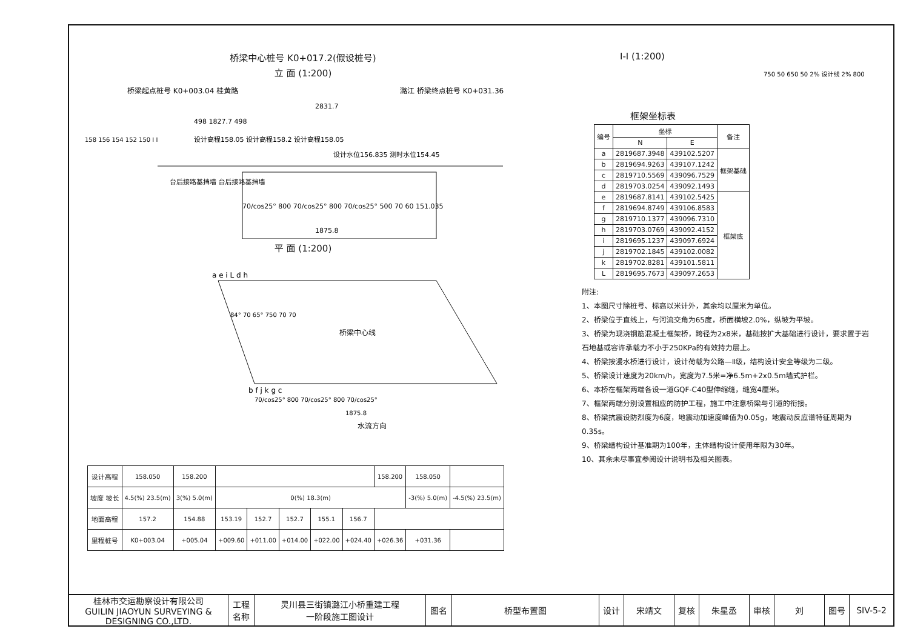桥梁中心桩号 K0+017.2(假设桩号)
立 面 (1:200)
桥梁起点桩号 K0+003.04 桂黄路
潞江 桥梁终点桩号 K0+031.36
2831.7
498 1827.7 498
设计高程158.05 设计高程158.2 设计高程158.05
设计水位156.835 测时水位154.45
台后接路基挡墙 台后接路基挡墙
70/cos25° 800 70/cos25° 800 70/cos25° 500 70 60 151.035
1875.8
158 156 154 152 150 I I
平 面 (1:200)
a e i L d h
桥梁中心线
84° 70 65° 750 70 70
b f j k g c
70/cos25° 800 70/cos25° 800 70/cos25°
1875.8
水流方向
I-I (1:200)
750 50 650 50 2% 设计线 2% 800
框架坐标表
| 编号 | 坐标 | | 备注 |
| --- | --- | --- | --- |
| | N | E | |
| a | 2819687.3948 | 439102.5207 | 框架基础 |
| b | 2819694.9263 | 439107.1242 | |
| c | 2819710.5569 | 439096.7529 | |
| d | 2819703.0254 | 439092.1493 | |
| e | 2819687.8141 | 439102.5425 | 框架底 |
| f | 2819694.8749 | 439106.8583 | |
| g | 2819710.1377 | 439096.7310 | |
| h | 2819703.0769 | 439092.4152 | |
| i | 2819695.1237 | 439097.6924 | |
| j | 2819702.1845 | 439102.0082 | |
| k | 2819702.8281 | 439101.5811 | |
| L | 2819695.7673 | 439097.2653 | |
附注:
1、本图尺寸除桩号、标高以米计外，其余均以厘米为单位。
2、桥梁位于直线上，与河流交角为65度，桥面横坡2.0%，纵坡为平坡。
3、桥梁为现浇钢筋混凝土框架桥，跨径为2x8米，基础按扩大基础进行设计，要求置于岩石地基或容许承载力不小于250KPa的有效持力层上。
4、桥梁按漫水桥进行设计，设计荷载为公路—Ⅱ级，结构设计安全等级为二级。
5、桥梁设计速度为20km/h，宽度为7.5米=净6.5m+2x0.5m墙式护栏。
6、本桥在框架两端各设一道GQF-C40型伸缩缝，缝宽4厘米。
7、框架两端分别设置相应的防护工程，施工中注意桥梁与引道的衔接。
8、桥梁抗震设防烈度为6度，地震动加速度峰值为0.05g，地震动反应谱特征周期为0.35s。
9、桥梁结构设计基准期为100年，主体结构设计使用年限为30年。
10、其余未尽事宜参阅设计说明书及相关图表。
| 设计高程 | 158.050 | 158.200 | | | | | | 158.200 | 158.050 | |
| 坡度 坡长 | 4.5(%) 23.5(m) | 3(%) 5.0(m) | 0(%) 18.3(m) | | | | | | -3(%) 5.0(m) | -4.5(%) 23.5(m) |
| 地面高程 | 157.2 | 154.88 | 153.19 | 152.7 | 152.7 | 155.1 | 156.7 | | | |
| 里程桩号 | K0+003.04 | +005.04 | +009.60 | +011.00 | +014.00 | +022.00 | +024.40 | +026.36 | +031.36 | |
桂林市交运勘察设计有限公司
GUILIN JIAOYUN SURVEYING & DESIGNING CO.,LTD.
工程 名称
灵川县三街镇潞江小桥重建工程
一阶段施工图设计
图名 桥型布置图 设计 宋靖文 复核 朱星丞 审核 刘 图号 SIV-5-2